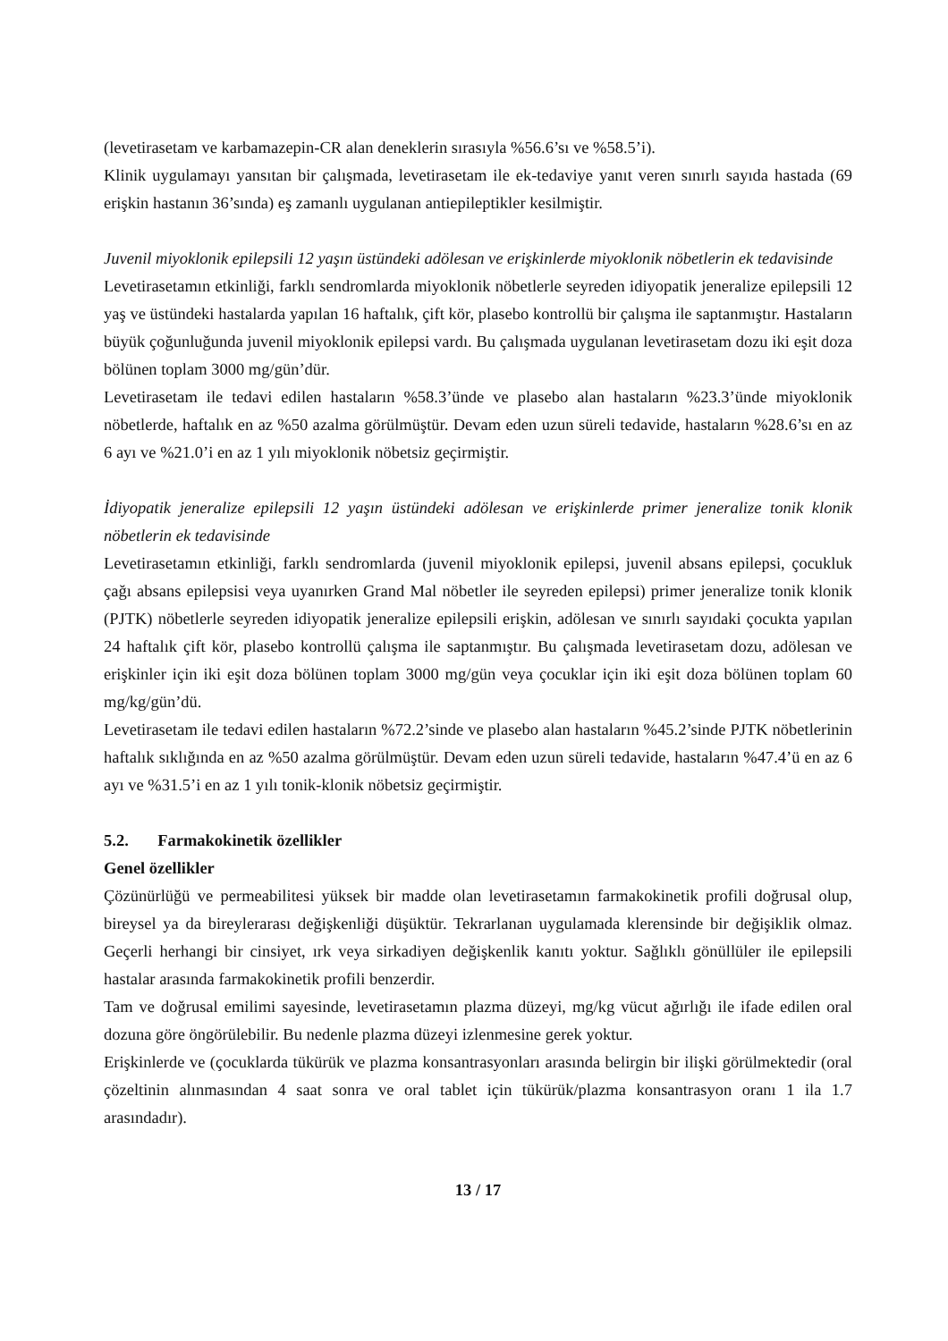(levetirasetam ve karbamazepin-CR alan deneklerin sırasıyla %56.6’sı ve %58.5’i).
Klinik uygulamayı yansıtan bir çalışmada, levetirasetam ile ek-tedaviye yanıt veren sınırlı sayıda hastada (69 erişkin hastanın 36’sında) eş zamanlı uygulanan antiepileptikler kesilmiştir.
Juvenil miyoklonik epilepsili 12 yaşın üstündeki adölesan ve erişkinlerde miyoklonik nöbetlerin ek tedavisinde
Levetirasetamın etkinliği, farklı sendromlarda miyoklonik nöbetlerle seyreden idiyopatik jeneralize epilepsili 12 yaş ve üstündeki hastalarda yapılan 16 haftalık, çift kör, plasebo kontrollü bir çalışma ile saptanmıştır. Hastaların büyük çoğunluğunda juvenil miyoklonik epilepsi vardı. Bu çalışmada uygulanan levetirasetam dozu iki eşit doza bölünen toplam 3000 mg/gün’dür.
Levetirasetam ile tedavi edilen hastaların %58.3’ünde ve plasebo alan hastaların %23.3’ünde miyoklonik nöbetlerde, haftalık en az %50 azalma görülmüştür. Devam eden uzun süreli tedavide, hastaların %28.6’sı en az 6 ayı ve %21.0’i en az 1 yılı miyoklonik nöbetsiz geçirmiştir.
İdiyopatik jeneralize epilepsili 12 yaşın üstündeki adölesan ve erişkinlerde primer jeneralize tonik klonik nöbetlerin ek tedavisinde
Levetirasetamın etkinliği, farklı sendromlarda (juvenil miyoklonik epilepsi, juvenil absans epilepsi, çocukluk çağı absans epilepsisi veya uyanırken Grand Mal nöbetler ile seyreden epilepsi) primer jeneralize tonik klonik (PJTK) nöbetlerle seyreden idiyopatik jeneralize epilepsili erişkin, adölesan ve sınırlı sayıdaki çocukta yapılan 24 haftalık çift kör, plasebo kontrollü çalışma ile saptanmıştır. Bu çalışmada levetirasetam dozu, adölesan ve erişkinler için iki eşit doza bölünen toplam 3000 mg/gün veya çocuklar için iki eşit doza bölünen toplam 60 mg/kg/gün’dü.
Levetirasetam ile tedavi edilen hastaların %72.2’sinde ve plasebo alan hastaların %45.2’sinde PJTK nöbetlerinin haftalık sıklığında en az %50 azalma görülmüştür. Devam eden uzun süreli tedavide, hastaların %47.4’ü en az 6 ayı ve %31.5’i en az 1 yılı tonik-klonik nöbetsiz geçirmiştir.
5.2. Farmakokinetik özellikler
Genel özellikler
Çözünürlüğü ve permeabilitesi yüksek bir madde olan levetirasetamın farmakokinetik profili doğrusal olup, bireysel ya da bireylerarası değişkenliği düşüktür. Tekrarlanan uygulamada klerensinde bir değişiklik olmaz. Geçerli herhangi bir cinsiyet, ırk veya sirkadiyen değişkenlik kanıtı yoktur. Sağlıklı gönüllüler ile epilepsili hastalar arasında farmakokinetik profili benzerdir.
Tam ve doğrusal emilimi sayesinde, levetirasetamın plazma düzeyi, mg/kg vücut ağırlığı ile ifade edilen oral dozuna göre öngörülebilir. Bu nedenle plazma düzeyi izlenmesine gerek yoktur.
Erişkinlerde ve (çocuklarda tükürük ve plazma konsantrasyonları arasında belirgin bir ilişki görülmektedir (oral çözeltinin alınmasından 4 saat sonra ve oral tablet için tükürük/plazma konsantrasyon oranı 1 ila 1.7 arasındadır).
13 / 17